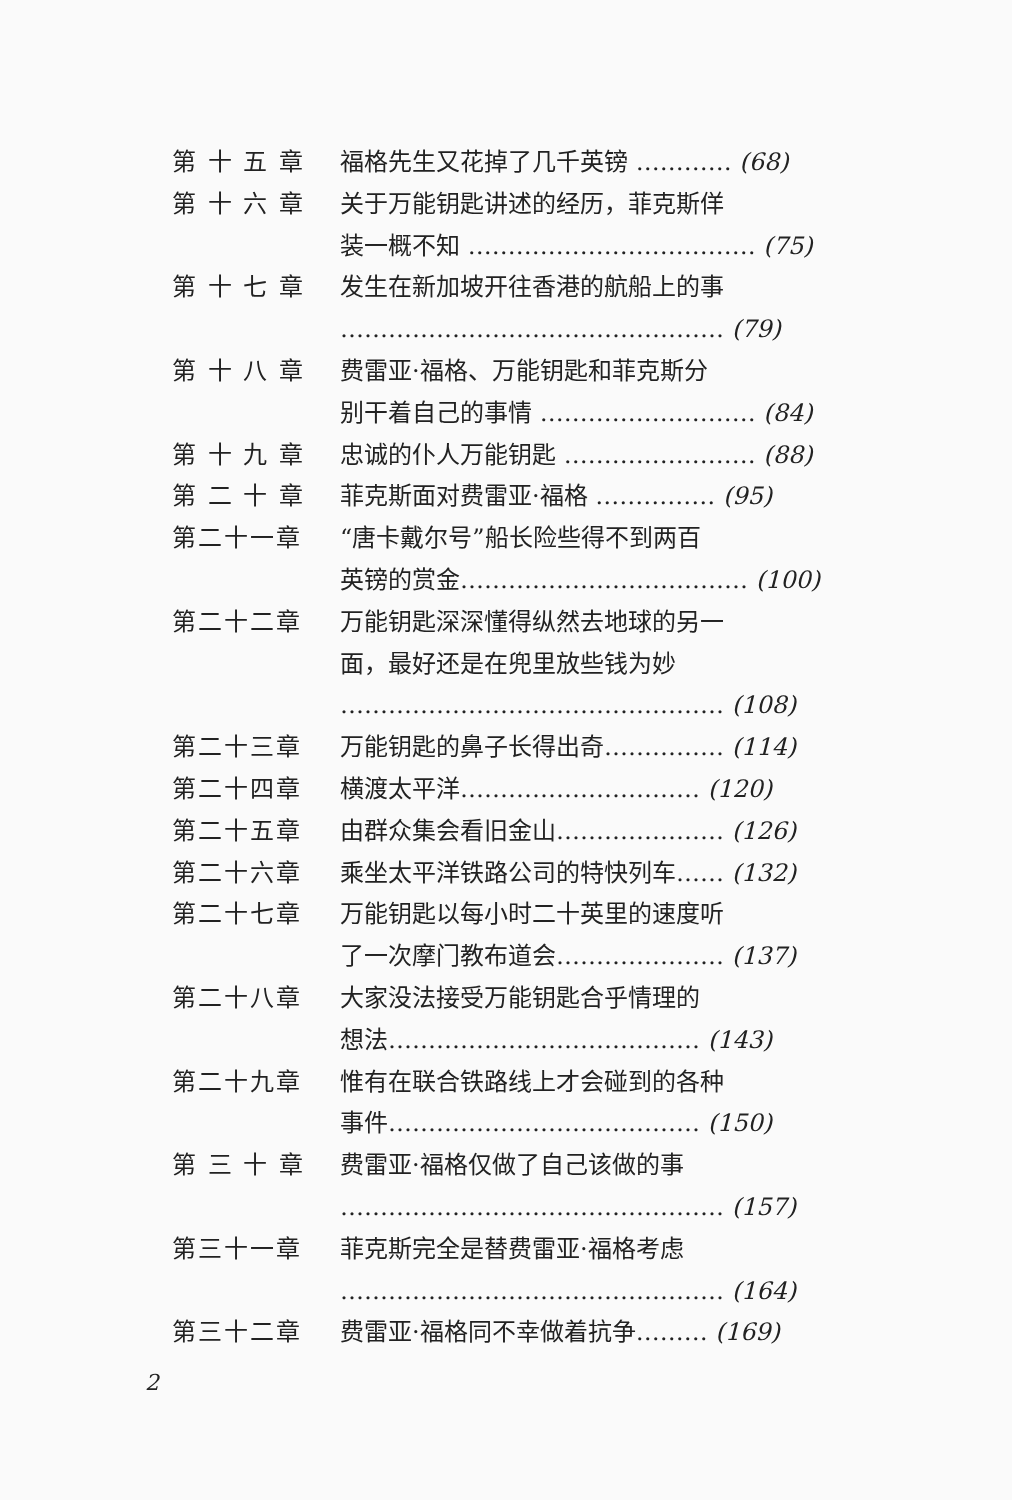第 十 五 章 福格先生又花掉了几千英镑 ………… (68)
第 十 六 章 关于万能钥匙讲述的经历，菲克斯佯
装一概不知 ……………………………… (75)
第 十 七 章 发生在新加坡开往香港的航船上的事
………………………………………… (79)
第 十 八 章 费雷亚·福格、万能钥匙和菲克斯分
别干着自己的事情 ……………………… (84)
第 十 九 章 忠诚的仆人万能钥匙 …………………… (88)
第 二 十 章 菲克斯面对费雷亚·福格 …………… (95)
第二十一章 “唐卡戴尔号”船长险些得不到两百
英镑的赏金……………………………… (100)
第二十二章 万能钥匙深深懂得纵然去地球的另一
面，最好还是在兜里放些钱为妙
………………………………………… (108)
第二十三章 万能钥匙的鼻子长得出奇…………… (114)
第二十四章 横渡太平洋………………………… (120)
第二十五章 由群众集会看旧金山………………… (126)
第二十六章 乘坐太平洋铁路公司的特快列车…… (132)
第二十七章 万能钥匙以每小时二十英里的速度听
了一次摩门教布道会………………… (137)
第二十八章 大家没法接受万能钥匙合乎情理的
想法………………………………… (143)
第二十九章 惟有在联合铁路线上才会碰到的各种
事件………………………………… (150)
第 三 十 章 费雷亚·福格仅做了自己该做的事
………………………………………… (157)
第三十一章 菲克斯完全是替费雷亚·福格考虑
………………………………………… (164)
第三十二章 费雷亚·福格同不幸做着抗争……… (169)
2